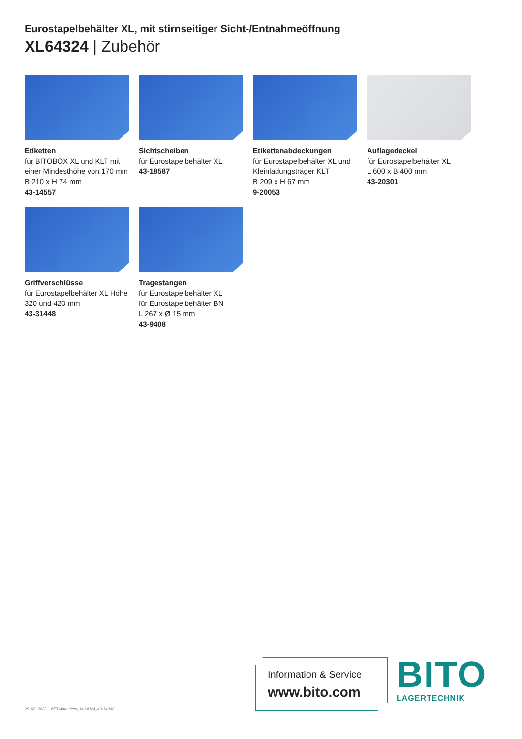Eurostapelbehälter XL, mit stirnseitiger Sicht-/Entnahmeöffnung
XL64324 | Zubehör
Etiketten
für BITOBOX XL und KLT mit einer Mindesthöhe von 170 mm
B 210 x H 74 mm
43-14557
Sichtscheiben
für Eurostapelbehälter XL
43-18587
Etikettenabdeckungen
für Eurostapelbehälter XL und Kleinladungsträger KLT
B 209 x H 67 mm
9-20053
Auflagedeckel
für Eurostapelbehälter XL
L 600 x B 400 mm
43-20301
Griffverschlüsse
für Eurostapelbehälter XL Höhe 320 und 420 mm
43-31448
Tragestangen
für Eurostapelbehälter XL
für Eurostapelbehälter BN
L 267 x Ø 15 mm
43-9408
Information & Service
www.bito.com
BITO
LAGERTECHNIK
29. 08. 2022 BITOdatasheet_XL64324_43-14992